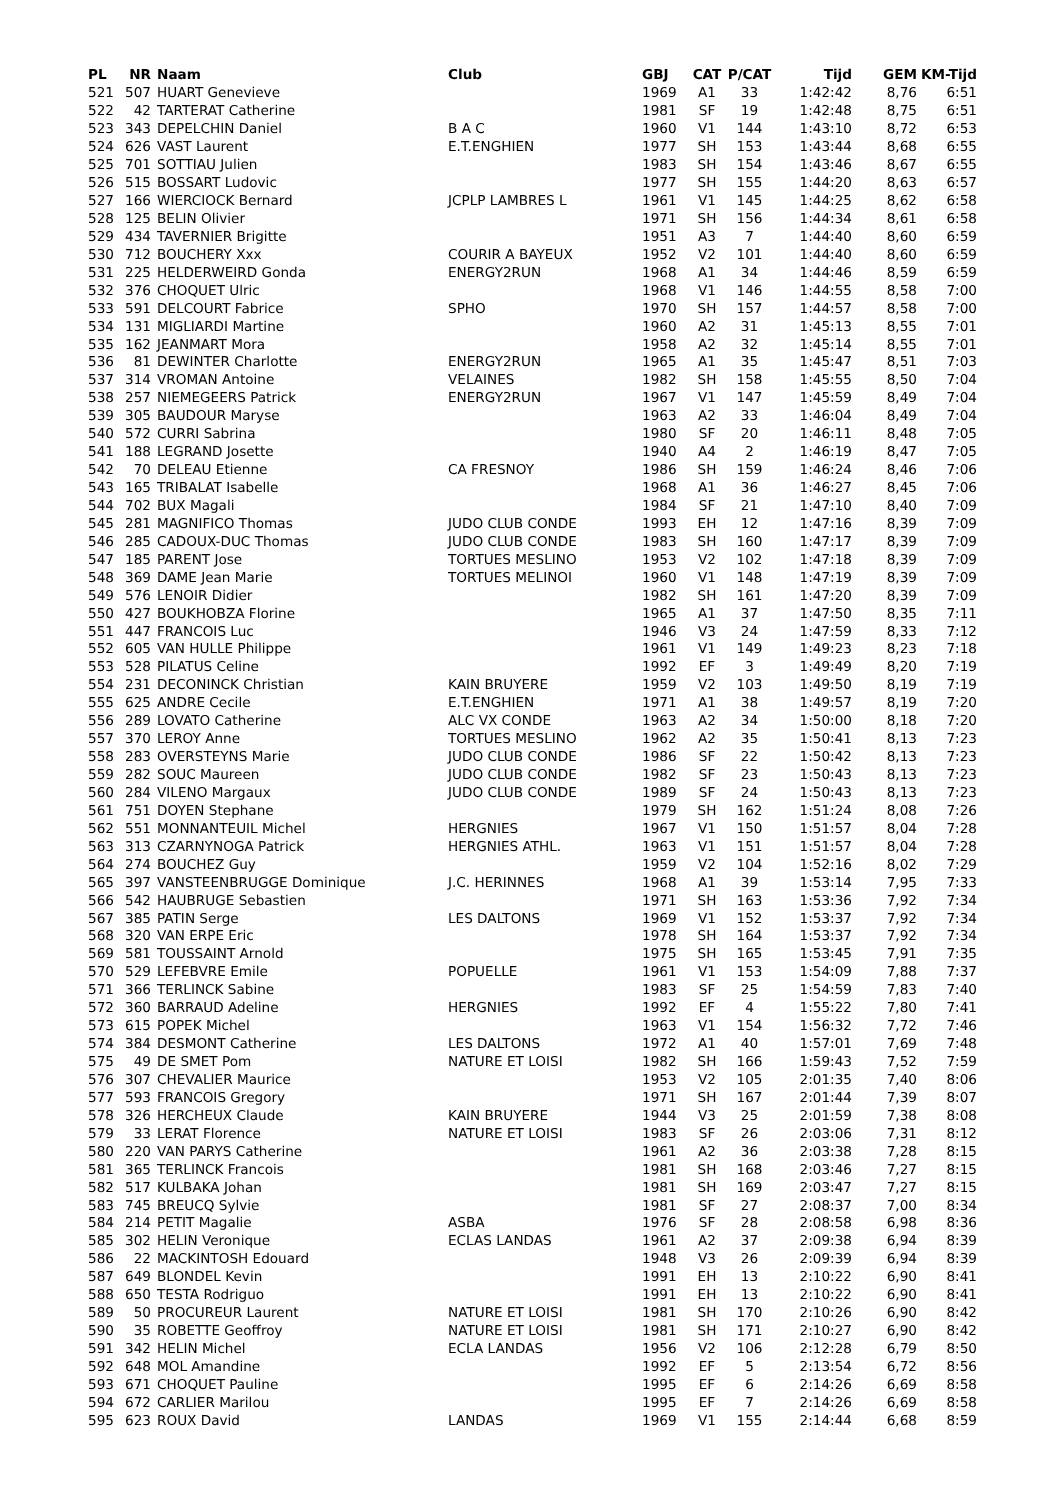| PL | NR | Naam | Club | GBJ | CAT | P/CAT | Tijd | GEM | KM-Tijd |
| --- | --- | --- | --- | --- | --- | --- | --- | --- | --- |
| 521 | 507 | HUART Genevieve | | 1969 | A1 | 33 | 1:42:42 | 8,76 | 6:51 |
| 522 | 42 | TARTERAT Catherine | | 1981 | SF | 19 | 1:42:48 | 8,75 | 6:51 |
| 523 | 343 | DEPELCHIN Daniel | B A C | 1960 | V1 | 144 | 1:43:10 | 8,72 | 6:53 |
| 524 | 626 | VAST Laurent | E.T.ENGHIEN | 1977 | SH | 153 | 1:43:44 | 8,68 | 6:55 |
| 525 | 701 | SOTTIAU Julien | | 1983 | SH | 154 | 1:43:46 | 8,67 | 6:55 |
| 526 | 515 | BOSSART Ludovic | | 1977 | SH | 155 | 1:44:20 | 8,63 | 6:57 |
| 527 | 166 | WIERCIOCK Bernard | JCPLP LAMBRES L | 1961 | V1 | 145 | 1:44:25 | 8,62 | 6:58 |
| 528 | 125 | BELIN Olivier | | 1971 | SH | 156 | 1:44:34 | 8,61 | 6:58 |
| 529 | 434 | TAVERNIER Brigitte | | 1951 | A3 | 7 | 1:44:40 | 8,60 | 6:59 |
| 530 | 712 | BOUCHERY Xxx | COURIR A BAYEUX | 1952 | V2 | 101 | 1:44:40 | 8,60 | 6:59 |
| 531 | 225 | HELDERWEIRD Gonda | ENERGY2RUN | 1968 | A1 | 34 | 1:44:46 | 8,59 | 6:59 |
| 532 | 376 | CHOQUET Ulric | | 1968 | V1 | 146 | 1:44:55 | 8,58 | 7:00 |
| 533 | 591 | DELCOURT Fabrice | SPHO | 1970 | SH | 157 | 1:44:57 | 8,58 | 7:00 |
| 534 | 131 | MIGLIARDI Martine | | 1960 | A2 | 31 | 1:45:13 | 8,55 | 7:01 |
| 535 | 162 | JEANMART Mora | | 1958 | A2 | 32 | 1:45:14 | 8,55 | 7:01 |
| 536 | 81 | DEWINTER Charlotte | ENERGY2RUN | 1965 | A1 | 35 | 1:45:47 | 8,51 | 7:03 |
| 537 | 314 | VROMAN Antoine | VELAINES | 1982 | SH | 158 | 1:45:55 | 8,50 | 7:04 |
| 538 | 257 | NIEMEGEERS Patrick | ENERGY2RUN | 1967 | V1 | 147 | 1:45:59 | 8,49 | 7:04 |
| 539 | 305 | BAUDOUR Maryse | | 1963 | A2 | 33 | 1:46:04 | 8,49 | 7:04 |
| 540 | 572 | CURRI Sabrina | | 1980 | SF | 20 | 1:46:11 | 8,48 | 7:05 |
| 541 | 188 | LEGRAND Josette | | 1940 | A4 | 2 | 1:46:19 | 8,47 | 7:05 |
| 542 | 70 | DELEAU Etienne | CA FRESNOY | 1986 | SH | 159 | 1:46:24 | 8,46 | 7:06 |
| 543 | 165 | TRIBALAT Isabelle | | 1968 | A1 | 36 | 1:46:27 | 8,45 | 7:06 |
| 544 | 702 | BUX Magali | | 1984 | SF | 21 | 1:47:10 | 8,40 | 7:09 |
| 545 | 281 | MAGNIFICO Thomas | JUDO CLUB CONDE | 1993 | EH | 12 | 1:47:16 | 8,39 | 7:09 |
| 546 | 285 | CADOUX-DUC Thomas | JUDO CLUB CONDE | 1983 | SH | 160 | 1:47:17 | 8,39 | 7:09 |
| 547 | 185 | PARENT Jose | TORTUES MESLINO | 1953 | V2 | 102 | 1:47:18 | 8,39 | 7:09 |
| 548 | 369 | DAME Jean Marie | TORTUES MELINOI | 1960 | V1 | 148 | 1:47:19 | 8,39 | 7:09 |
| 549 | 576 | LENOIR Didier | | 1982 | SH | 161 | 1:47:20 | 8,39 | 7:09 |
| 550 | 427 | BOUKHOBZA Florine | | 1965 | A1 | 37 | 1:47:50 | 8,35 | 7:11 |
| 551 | 447 | FRANCOIS Luc | | 1946 | V3 | 24 | 1:47:59 | 8,33 | 7:12 |
| 552 | 605 | VAN HULLE Philippe | | 1961 | V1 | 149 | 1:49:23 | 8,23 | 7:18 |
| 553 | 528 | PILATUS Celine | | 1992 | EF | 3 | 1:49:49 | 8,20 | 7:19 |
| 554 | 231 | DECONINCK Christian | KAIN BRUYERE | 1959 | V2 | 103 | 1:49:50 | 8,19 | 7:19 |
| 555 | 625 | ANDRE Cecile | E.T.ENGHIEN | 1971 | A1 | 38 | 1:49:57 | 8,19 | 7:20 |
| 556 | 289 | LOVATO Catherine | ALC VX CONDE | 1963 | A2 | 34 | 1:50:00 | 8,18 | 7:20 |
| 557 | 370 | LEROY Anne | TORTUES MESLINO | 1962 | A2 | 35 | 1:50:41 | 8,13 | 7:23 |
| 558 | 283 | OVERSTEYNS Marie | JUDO CLUB CONDE | 1986 | SF | 22 | 1:50:42 | 8,13 | 7:23 |
| 559 | 282 | SOUC Maureen | JUDO CLUB CONDE | 1982 | SF | 23 | 1:50:43 | 8,13 | 7:23 |
| 560 | 284 | VILENO Margaux | JUDO CLUB CONDE | 1989 | SF | 24 | 1:50:43 | 8,13 | 7:23 |
| 561 | 751 | DOYEN Stephane | | 1979 | SH | 162 | 1:51:24 | 8,08 | 7:26 |
| 562 | 551 | MONNANTEUIL Michel | HERGNIES | 1967 | V1 | 150 | 1:51:57 | 8,04 | 7:28 |
| 563 | 313 | CZARNYNOGA Patrick | HERGNIES ATHL. | 1963 | V1 | 151 | 1:51:57 | 8,04 | 7:28 |
| 564 | 274 | BOUCHEZ Guy | | 1959 | V2 | 104 | 1:52:16 | 8,02 | 7:29 |
| 565 | 397 | VANSTEENBRUGGE Dominique | J.C. HERINNES | 1968 | A1 | 39 | 1:53:14 | 7,95 | 7:33 |
| 566 | 542 | HAUBRUGE Sebastien | | 1971 | SH | 163 | 1:53:36 | 7,92 | 7:34 |
| 567 | 385 | PATIN Serge | LES DALTONS | 1969 | V1 | 152 | 1:53:37 | 7,92 | 7:34 |
| 568 | 320 | VAN ERPE Eric | | 1978 | SH | 164 | 1:53:37 | 7,92 | 7:34 |
| 569 | 581 | TOUSSAINT Arnold | | 1975 | SH | 165 | 1:53:45 | 7,91 | 7:35 |
| 570 | 529 | LEFEBVRE Emile | POPUELLE | 1961 | V1 | 153 | 1:54:09 | 7,88 | 7:37 |
| 571 | 366 | TERLINCK Sabine | | 1983 | SF | 25 | 1:54:59 | 7,83 | 7:40 |
| 572 | 360 | BARRAUD Adeline | HERGNIES | 1992 | EF | 4 | 1:55:22 | 7,80 | 7:41 |
| 573 | 615 | POPEK Michel | | 1963 | V1 | 154 | 1:56:32 | 7,72 | 7:46 |
| 574 | 384 | DESMONT Catherine | LES DALTONS | 1972 | A1 | 40 | 1:57:01 | 7,69 | 7:48 |
| 575 | 49 | DE SMET Pom | NATURE ET LOISI | 1982 | SH | 166 | 1:59:43 | 7,52 | 7:59 |
| 576 | 307 | CHEVALIER Maurice | | 1953 | V2 | 105 | 2:01:35 | 7,40 | 8:06 |
| 577 | 593 | FRANCOIS Gregory | | 1971 | SH | 167 | 2:01:44 | 7,39 | 8:07 |
| 578 | 326 | HERCHEUX Claude | KAIN BRUYERE | 1944 | V3 | 25 | 2:01:59 | 7,38 | 8:08 |
| 579 | 33 | LERAT Florence | NATURE ET LOISI | 1983 | SF | 26 | 2:03:06 | 7,31 | 8:12 |
| 580 | 220 | VAN PARYS Catherine | | 1961 | A2 | 36 | 2:03:38 | 7,28 | 8:15 |
| 581 | 365 | TERLINCK Francois | | 1981 | SH | 168 | 2:03:46 | 7,27 | 8:15 |
| 582 | 517 | KULBAKA Johan | | 1981 | SH | 169 | 2:03:47 | 7,27 | 8:15 |
| 583 | 745 | BREUCQ Sylvie | | 1981 | SF | 27 | 2:08:37 | 7,00 | 8:34 |
| 584 | 214 | PETIT Magalie | ASBA | 1976 | SF | 28 | 2:08:58 | 6,98 | 8:36 |
| 585 | 302 | HELIN Veronique | ECLAS LANDAS | 1961 | A2 | 37 | 2:09:38 | 6,94 | 8:39 |
| 586 | 22 | MACKINTOSH Edouard | | 1948 | V3 | 26 | 2:09:39 | 6,94 | 8:39 |
| 587 | 649 | BLONDEL Kevin | | 1991 | EH | 13 | 2:10:22 | 6,90 | 8:41 |
| 588 | 650 | TESTA Rodriguo | | 1991 | EH | 13 | 2:10:22 | 6,90 | 8:41 |
| 589 | 50 | PROCUREUR Laurent | NATURE ET LOISI | 1981 | SH | 170 | 2:10:26 | 6,90 | 8:42 |
| 590 | 35 | ROBETTE Geoffroy | NATURE ET LOISI | 1981 | SH | 171 | 2:10:27 | 6,90 | 8:42 |
| 591 | 342 | HELIN Michel | ECLA LANDAS | 1956 | V2 | 106 | 2:12:28 | 6,79 | 8:50 |
| 592 | 648 | MOL Amandine | | 1992 | EF | 5 | 2:13:54 | 6,72 | 8:56 |
| 593 | 671 | CHOQUET Pauline | | 1995 | EF | 6 | 2:14:26 | 6,69 | 8:58 |
| 594 | 672 | CARLIER Marilou | | 1995 | EF | 7 | 2:14:26 | 6,69 | 8:58 |
| 595 | 623 | ROUX David | LANDAS | 1969 | V1 | 155 | 2:14:44 | 6,68 | 8:59 |